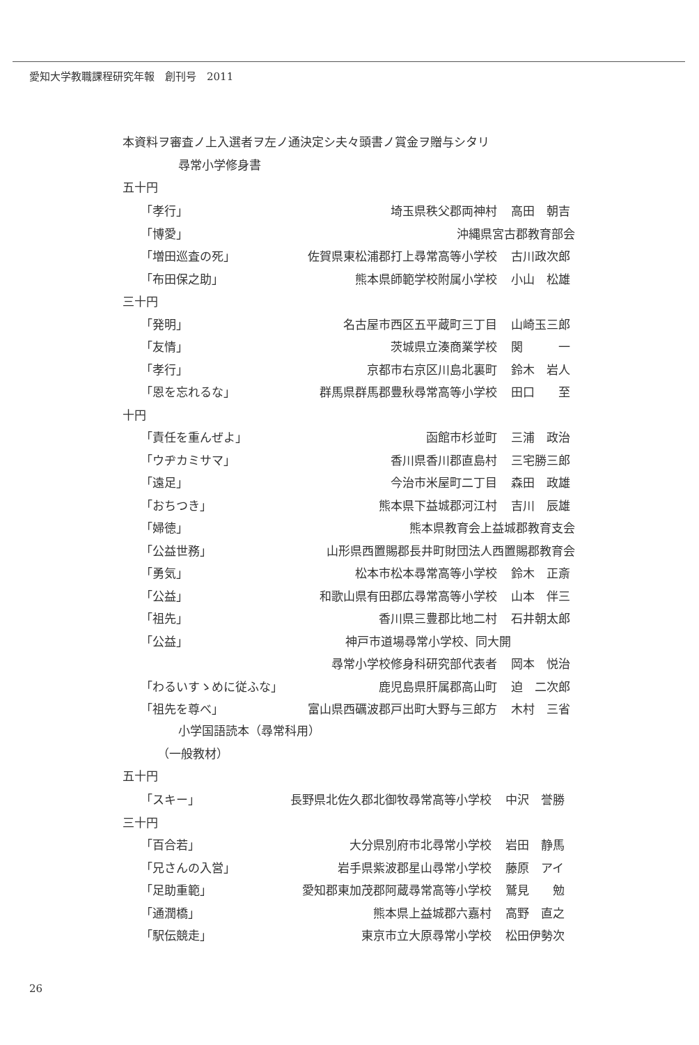愛知大学教職課程研究年報　創刊号　2011
本資料ヲ審査ノ上入選者ヲ左ノ通決定シ夫々頭書ノ賞金ヲ贈与シタリ
尋常小学修身書
五十円
| 「孝行」 | 埼玉県秩父郡両神村 | 高田 朝吉 |
| 「博愛」 | 沖縄県宮古郡教育部会 | |
| 「増田巡査の死」 | 佐賀県東松浦郡打上尋常高等小学校 | 古川政次郎 |
| 「布田保之助」 | 熊本県師範学校附属小学校 | 小山 松雄 |
| 三十円 | | |
| 「発明」 | 名古屋市西区五平蔵町三丁目 | 山崎玉三郎 |
| 「友情」 | 茨城県立湊商業学校 | 関 一 |
| 「孝行」 | 京都市右京区川島北裏町 | 鈴木 岩人 |
| 「恩を忘れるな」 | 群馬県群馬郡豊秋尋常高等小学校 | 田口 至 |
| 十円 | | |
| 「責任を重んぜよ」 | 函館市杉並町 | 三浦 政治 |
| 「ウヂカミサマ」 | 香川県香川郡直島村 | 三宅勝三郎 |
| 「遠足」 | 今治市米屋町二丁目 | 森田 政雄 |
| 「おちつき」 | 熊本県下益城郡河江村 | 吉川 辰雄 |
| 「婦徳」 | 熊本県教育会上益城郡教育支会 | |
| 「公益世務」 | 山形県西置賜郡長井町財団法人西置賜郡教育会 | |
| 「勇気」 | 松本市松本尋常高等小学校 | 鈴木 正斎 |
| 「公益」 | 和歌山県有田郡広尋常高等小学校 | 山本 伴三 |
| 「祖先」 | 香川県三豊郡比地二村 | 石井朝太郎 |
| 「公益」 | 神戸市道場尋常小学校、同大開 | |
| | 尋常小学校修身科研究部代表者 | 岡本 悦治 |
| 「わるいすゝめに従ふな」 | 鹿児島県肝属郡高山町 | 迫 二次郎 |
| 「祖先を尊べ」 | 富山県西礪波郡戸出町大野与三郎方 | 木村 三省 |
小学国語読本（尋常科用）
（一般教材）
五十円
| 「スキー」 | 長野県北佐久郡北御牧尋常高等小学校 | 中沢 誉勝 |
| 三十円 | | |
| 「百合若」 | 大分県別府市北尋常小学校 | 岩田 静馬 |
| 「兄さんの入営」 | 岩手県紫波郡星山尋常小学校 | 藤原 アイ |
| 「足助重範」 | 愛知郡東加茂郡阿蔵尋常高等小学校 | 鷲見 勉 |
| 「通潤橋」 | 熊本県上益城郡六嘉村 | 高野 直之 |
| 「駅伝競走」 | 東京市立大原尋常小学校 | 松田伊勢次 |
26